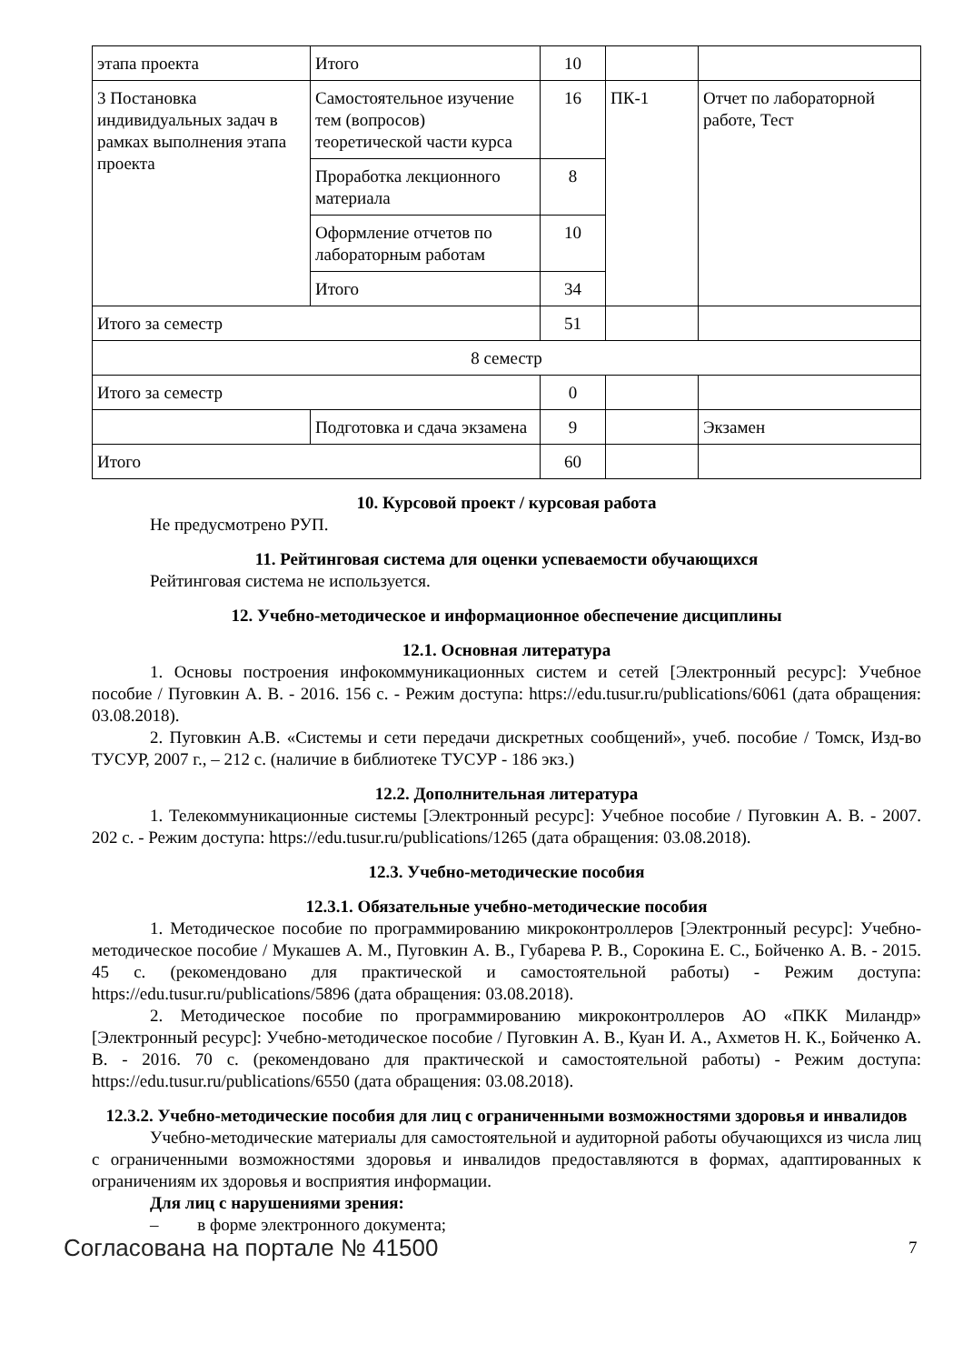| этапа проекта | Итого | 10 | | |
| 3 Постановка индивидуальных задач в рамках выполнения этапа проекта | Самостоятельное изучение тем (вопросов) теоретической части курса | 16 | ПК-1 | Отчет по лабораторной работе, Тест |
| | Проработка лекционного материала | 8 | | |
| | Оформление отчетов по лабораторным работам | 10 | | |
| | Итого | 34 | | |
| Итого за семестр | | 51 | | |
| 8 семестр | | | | |
| Итого за семестр | | 0 | | |
| | Подготовка и сдача экзамена | 9 | | Экзамен |
| Итого | | 60 | | |
10. Курсовой проект / курсовая работа
Не предусмотрено РУП.
11. Рейтинговая система для оценки успеваемости обучающихся
Рейтинговая система не используется.
12. Учебно-методическое и информационное обеспечение дисциплины
12.1. Основная литература
1. Основы построения инфокоммуникационных систем и сетей [Электронный ресурс]: Учебное пособие / Пуговкин А. В. - 2016. 156 с. - Режим доступа: https://edu.tusur.ru/publications/6061 (дата обращения: 03.08.2018).
2. Пуговкин А.В. «Системы и сети передачи дискретных сообщений», учеб. пособие / Томск, Изд-во ТУСУР, 2007 г., – 212 с. (наличие в библиотеке ТУСУР - 186 экз.)
12.2. Дополнительная литература
1. Телекоммуникационные системы [Электронный ресурс]: Учебное пособие / Пуговкин А. В. - 2007. 202 с. - Режим доступа: https://edu.tusur.ru/publications/1265 (дата обращения: 03.08.2018).
12.3. Учебно-методические пособия
12.3.1. Обязательные учебно-методические пособия
1. Методическое пособие по программированию микроконтроллеров [Электронный ресурс]: Учебно-методическое пособие / Мукашев А. М., Пуговкин А. В., Губарева Р. В., Сорокина Е. С., Бойченко А. В. - 2015. 45 с. (рекомендовано для практической и самостоятельной работы) - Режим доступа: https://edu.tusur.ru/publications/5896 (дата обращения: 03.08.2018).
2. Методическое пособие по программированию микроконтроллеров АО «ПКК Миландр» [Электронный ресурс]: Учебно-методическое пособие / Пуговкин А. В., Куан И. А., Ахметов Н. К., Бойченко А. В. - 2016. 70 с. (рекомендовано для практической и самостоятельной работы) - Режим доступа: https://edu.tusur.ru/publications/6550 (дата обращения: 03.08.2018).
12.3.2. Учебно-методические пособия для лиц с ограниченными возможностями здоровья и инвалидов
Учебно-методические материалы для самостоятельной и аудиторной работы обучающихся из числа лиц с ограниченными возможностями здоровья и инвалидов предоставляются в формах, адаптированных к ограничениям их здоровья и восприятия информации.
Для лиц с нарушениями зрения:
– в форме электронного документа;
Согласована на портале № 41500 7